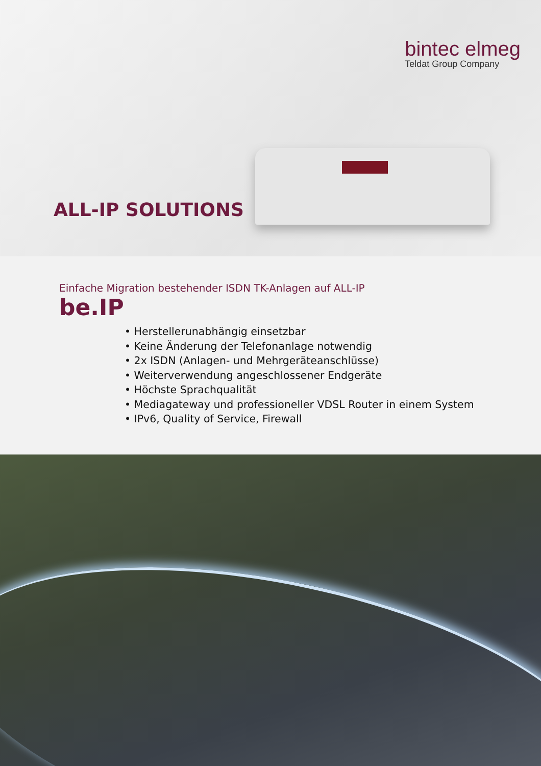bintec elmeg
Teldat Group Company
ALL-IP SOLUTIONS
Einfache Migration bestehender ISDN TK-Anlagen auf ALL-IP
be.IP
• Herstellerunabhängig einsetzbar
• Keine Änderung der Telefonanlage notwendig
• 2x ISDN (Anlagen- und Mehrgeräteanschlüsse)
• Weiterverwendung angeschlossener Endgeräte
• Höchste Sprachqualität
• Mediagateway und professioneller VDSL Router in einem System
• IPv6, Quality of Service, Firewall